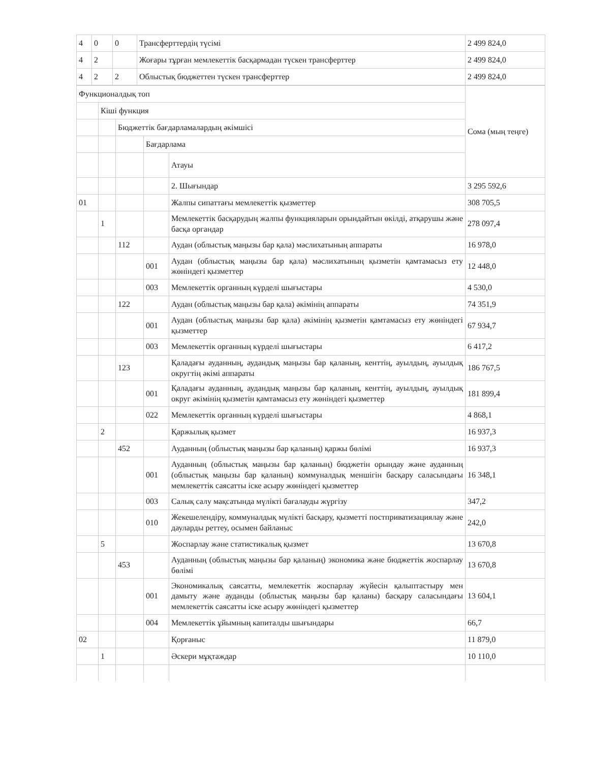| 4 | 0 | 0 | Трансферттердің түсімі | 2 499 824,0 |
| 4 | 2 | | Жоғары тұрған мемлекеттік басқармадан түскен трансферттер | 2 499 824,0 |
| 4 | 2 | 2 | Облыстық бюджеттен түскен трансферттер | 2 499 824,0 |
| Функционалдық топ | | | | | Сома (мың теңге) |
| | Кіші функция | | | | |
| | | Бюджеттік бағдарламалардың әкімшісі | | | |
| | | | Бағдарлама | | |
| | | | | Атауы | |
| | | | | 2. Шығындар | 3 295 592,6 |
| 01 | | | | Жалпы сипаттағы мемлекеттік қызметтер | 308 705,5 |
| | 1 | | | Мемлекеттік басқарудың жалпы функцияларын орындайтын өкілді, атқарушы және басқа органдар | 278 097,4 |
| | | 112 | | Аудан (облыстық маңызы бар қала) мәслихатының аппараты | 16 978,0 |
| | | | 001 | Аудан (облыстық маңызы бар қала) мәслихатының қызметін қамтамасыз ету жөніндегі қызметтер | 12 448,0 |
| | | | 003 | Мемлекеттік органның күрделі шығыстары | 4 530,0 |
| | | 122 | | Аудан (облыстық маңызы бар қала) әкімінің аппараты | 74 351,9 |
| | | | 001 | Аудан (облыстық маңызы бар қала) әкімінің қызметін қамтамасыз ету жөніндегі қызметтер | 67 934,7 |
| | | | 003 | Мемлекеттік органның күрделі шығыстары | 6 417,2 |
| | | 123 | | Қаладағы ауданның, аудандық маңызы бар қаланың, кенттің, ауылдың, ауылдық округтің әкімі аппараты | 186 767,5 |
| | | | 001 | Қаладағы ауданның, аудандық маңызы бар қаланың, кенттің, ауылдың, ауылдық округ әкімінің қызметін қамтамасыз ету жөніндегі қызметтер | 181 899,4 |
| | | | 022 | Мемлекеттік органның күрделі шығыстары | 4 868,1 |
| | 2 | | | Қаржылық қызмет | 16 937,3 |
| | | 452 | | Ауданның (облыстық маңызы бар қаланың) қаржы бөлімі | 16 937,3 |
| | | | 001 | Ауданның (облыстық маңызы бар қаланың) бюджетін орындау және ауданның (облыстық маңызы бар қаланың) коммуналдық меншігін басқару саласындағы мемлекеттік саясатты іске асыру жөніндегі қызметтер | 16 348,1 |
| | | | 003 | Салық салу мақсатында мүлікті бағалауды жүргізу | 347,2 |
| | | | 010 | Жекешелендіру, коммуналдық мүлікті басқару, қызметті постприватизациялау және дауларды реттеу, осымен байланыс | 242,0 |
| | 5 | | | Жоспарлау және статистикалық қызмет | 13 670,8 |
| | | 453 | | Ауданның (облыстық маңызы бар қаланың) экономика және бюджеттік жоспарлау бөлімі | 13 670,8 |
| | | | 001 | Экономикалық саясатты, мемлекеттік жоспарлау жүйесін қалыптастыру мен дамыту және ауданды (облыстық маңызы бар қаланы) басқару саласындағы мемлекеттік саясатты іске асыру жөніндегі қызметтер | 13 604,1 |
| | | | 004 | Мемлекеттік ұйымның капиталды шығындары | 66,7 |
| 02 | | | | Қорғаныс | 11 879,0 |
| | 1 | | | Әскери мұқтаждар | 10 110,0 |